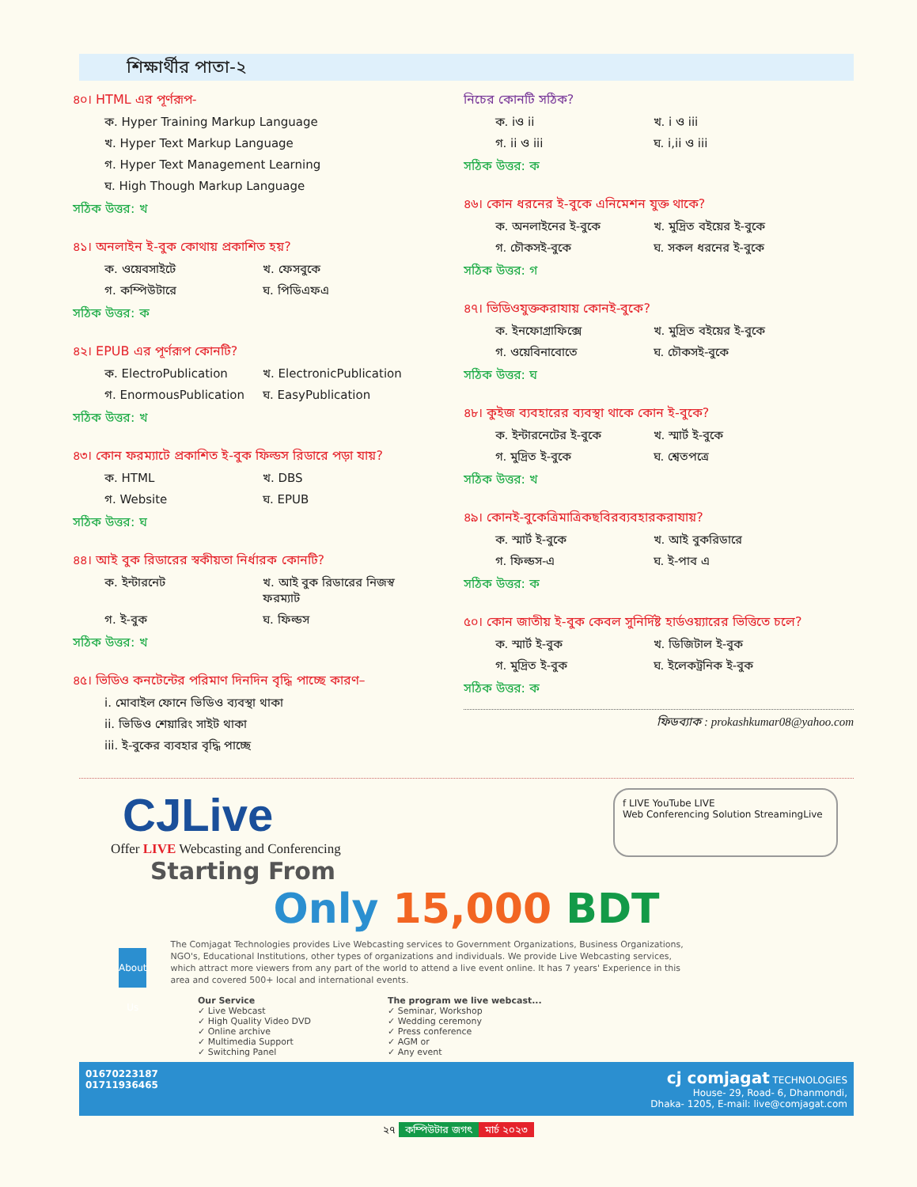শিক্ষার্থীর পাতা-২
৪০। HTML এর পূর্ণরূপ-
ক. Hyper Training Markup Language
খ. Hyper Text Markup Language
গ. Hyper Text Management Learning
ঘ. High Though Markup Language
সঠিক উত্তর: খ
৪১। অনলাইন ই-বুক কোথায় প্রকাশিত হয়?
ক. ওয়েবসাইটে খ. ফেসবুকে
গ. কম্পিউটারে ঘ. পিডিএফএ
সঠিক উত্তর: ক
৪২। EPUB এর পূর্ণরূপ কোনটি?
ক. ElectroPublication খ. ElectronicPublication
গ. EnormousPublication ঘ. EasyPublication
সঠিক উত্তর: খ
৪৩। কোন ফরম্যাটে প্রকাশিত ই-বুক ফিল্ডস রিডারে পড়া যায়?
ক. HTML খ. DBS
গ. Website ঘ. EPUB
সঠিক উত্তর: ঘ
৪৪। আই বুক রিডারের স্বকীয়তা নির্ধারক কোনটি?
ক. ইন্টারনেট খ. আই বুক রিডারের নিজস্ব ফরম্যাট
গ. ই-বুক ঘ. ফিল্ডস
সঠিক উত্তর: খ
৪৫। ভিডিও কনটেন্টের পরিমাণ দিনদিন বৃদ্ধি পাচ্ছে কারণ–
i. মোবাইল ফোনে ভিডিও ব্যবস্থা থাকা
ii. ভিডিও শেয়ারিং সাইট থাকা
iii. ই-বুকের ব্যবহার বৃদ্ধি পাচ্ছে
নিচের কোনটি সঠিক?
ক. iও ii খ. i ও iii
গ. ii ও iii ঘ. i,ii ও iii
সঠিক উত্তর: ক
৪৬। কোন ধরনের ই-বুকে এনিমেশন যুক্ত থাকে?
ক. অনলাইনের ই-বুকে খ. মুদ্রিত বইয়ের ই-বুকে
গ. চৌকসই-বুকে ঘ. সকল ধরনের ই-বুকে
সঠিক উত্তর: গ
৪৭। ভিডিওযুক্তকরাযায় কোনই-বুকে?
ক. ইনফোগ্রাফিক্সে খ. মুদ্রিত বইয়ের ই-বুকে
গ. ওয়েবিনাবোতে ঘ. চৌকসই-বুকে
সঠিক উত্তর: ঘ
৪৮। কুইজ ব্যবহারের ব্যবস্থা থাকে কোন ই-বুকে?
ক. ইন্টারনেটের ই-বুকে খ. স্মার্ট ই-বুকে
গ. মুদ্রিত ই-বুকে ঘ. শ্বেতপত্রে
সঠিক উত্তর: খ
৪৯। কোনই-বুকেত্রিমাত্রিকছবিরব্যবহারকরাযায়?
ক. স্মার্ট ই-বুকে খ. আই বুকরিডারে
গ. ফিল্ডস-এ ঘ. ই-পাব এ
সঠিক উত্তর: ক
৫০। কোন জাতীয় ই-বুক কেবল সুনির্দিষ্ট হার্ডওয়্যারের ভিত্তিতে চলে?
ক. স্মার্ট ই-বুক খ. ডিজিটাল ই-বুক
গ. মুদ্রিত ই-বুক ঘ. ইলেকট্রনিক ই-বুক
সঠিক উত্তর: ক
ফিডব্যাক : prokashkumar08@yahoo.com
CJLive
Offer LIVE Webcasting and Conferencing
f LIVE YouTube LIVE
Web Conferencing Solution StreamingLive
Starting From
Only 15,000 BDT
About Us
The Comjagat Technologies provides Live Webcasting services to Government Organizations, Business Organizations, NGO's, Educational Institutions, other types of organizations and individuals. We provide Live Webcasting services, which attract more viewers from any part of the world to attend a live event online. It has 7 years' Experience in this area and covered 500+ local and international events.
Our Service
✓ Live Webcast
✓ High Quality Video DVD
✓ Online archive
✓ Multimedia Support
✓ Switching Panel
The program we live webcast...
✓ Seminar, Workshop
✓ Wedding ceremony
✓ Press conference
✓ AGM or
✓ Any event
01670223187
01711936465
cj comjagat TECHNOLOGIES
House- 29, Road- 6, Dhanmondi,
Dhaka- 1205, E-mail: live@comjagat.com
২৭ কম্পিউটার জগৎ মার্চ ২০২৩